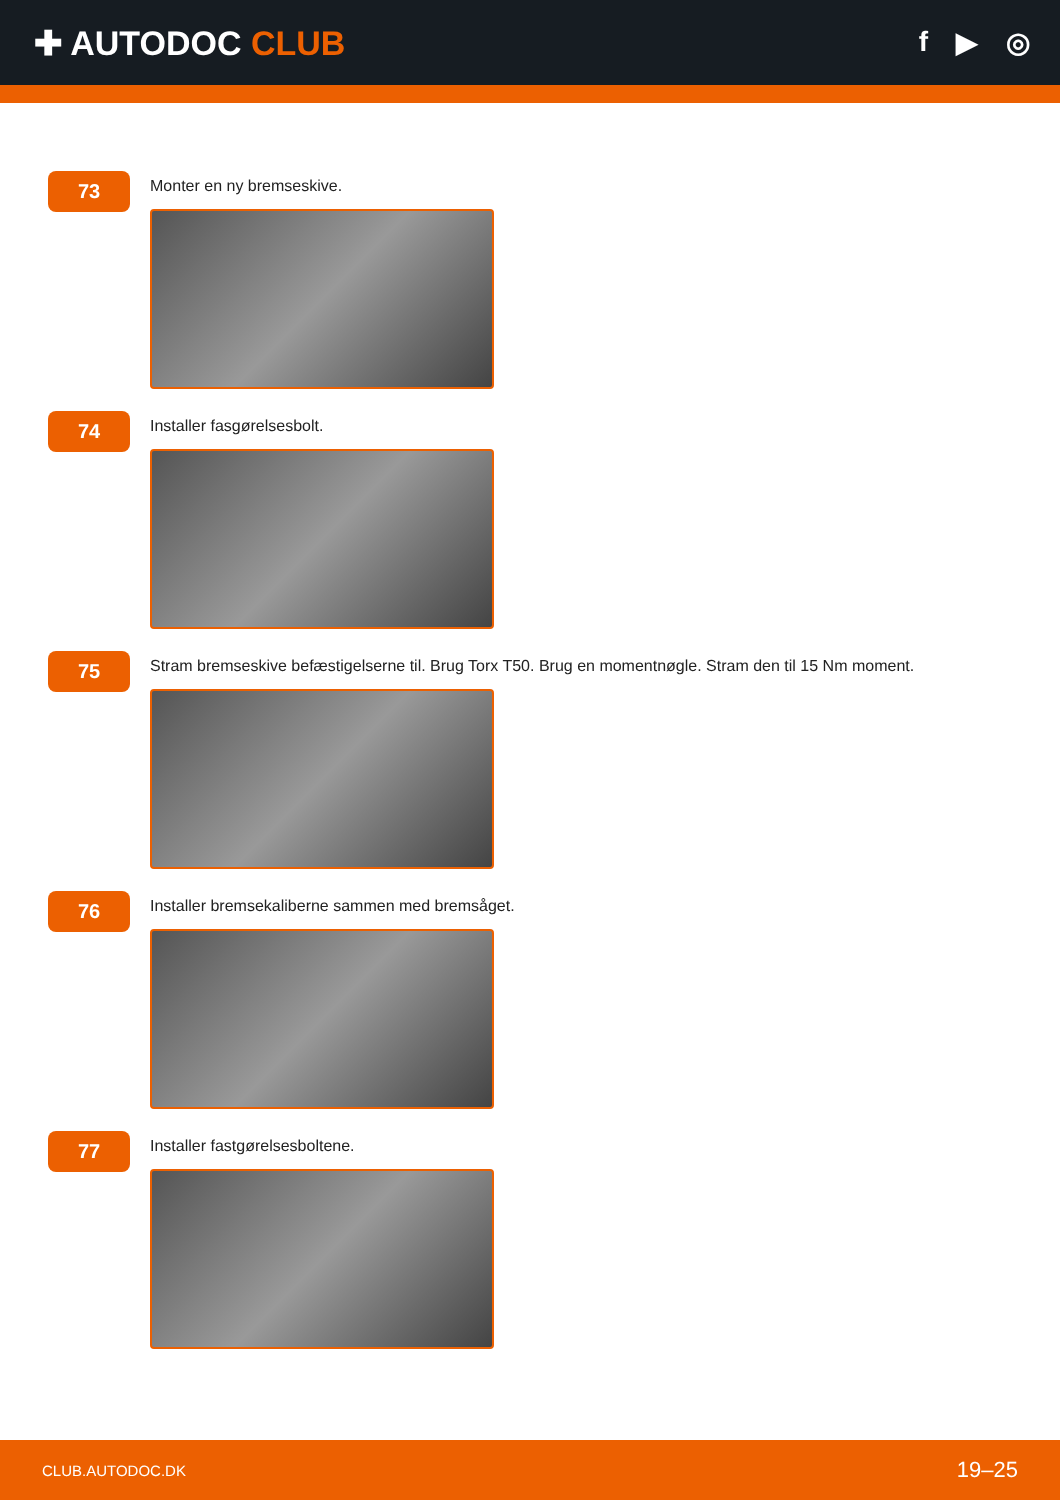✚ AUTODOC CLUB
f ▶ ◎
73
Monter en ny bremseskive.
74
Installer fasgørelsesbolt.
75
Stram bremseskive befæstigelserne til. Brug Torx T50. Brug en momentnøgle. Stram den til 15 Nm moment.
76
Installer bremsekaliberne sammen med bremsåget.
77
Installer fastgørelsesboltene.
CLUB.AUTODOC.DK 19–25